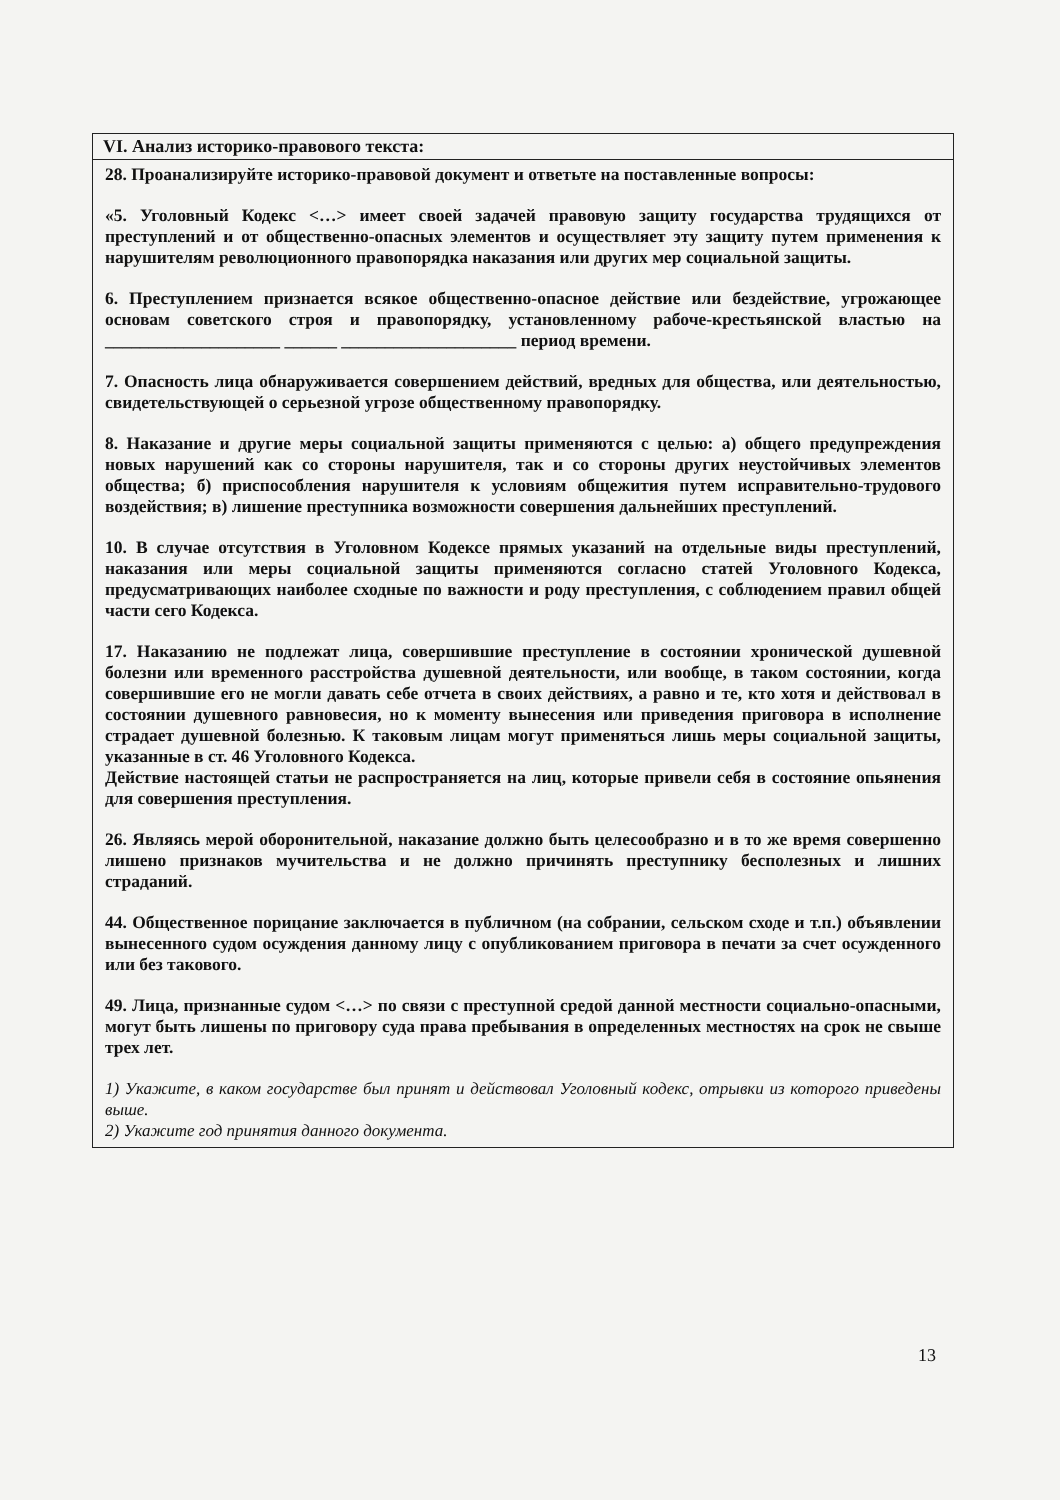VI. Анализ историко-правового текста:
28. Проанализируйте историко-правовой документ и ответьте на поставленные вопросы:
«5. Уголовный Кодекс <…> имеет своей задачей правовую защиту государства трудящихся от преступлений и от общественно-опасных элементов и осуществляет эту защиту путем применения к нарушителям революционного правопорядка наказания или других мер социальной защиты.
6. Преступлением признается всякое общественно-опасное действие или бездействие, угрожающее основам советского строя и правопорядку, установленному рабоче-крестьянской властью на ____________________ ______ ____________________ период времени.
7. Опасность лица обнаруживается совершением действий, вредных для общества, или деятельностью, свидетельствующей о серьезной угрозе общественному правопорядку.
8. Наказание и другие меры социальной защиты применяются с целью: а) общего предупреждения новых нарушений как со стороны нарушителя, так и со стороны других неустойчивых элементов общества; б) приспособления нарушителя к условиям общежития путем исправительно-трудового воздействия; в) лишение преступника возможности совершения дальнейших преступлений.
10. В случае отсутствия в Уголовном Кодексе прямых указаний на отдельные виды преступлений, наказания или меры социальной защиты применяются согласно статей Уголовного Кодекса, предусматривающих наиболее сходные по важности и роду преступления, с соблюдением правил общей части сего Кодекса.
17. Наказанию не подлежат лица, совершившие преступление в состоянии хронической душевной болезни или временного расстройства душевной деятельности, или вообще, в таком состоянии, когда совершившие его не могли давать себе отчета в своих действиях, а равно и те, кто хотя и действовал в состоянии душевного равновесия, но к моменту вынесения или приведения приговора в исполнение страдает душевной болезнью. К таковым лицам могут применяться лишь меры социальной защиты, указанные в ст. 46 Уголовного Кодекса.
Действие настоящей статьи не распространяется на лиц, которые привели себя в состояние опьянения для совершения преступления.
26. Являясь мерой оборонительной, наказание должно быть целесообразно и в то же время совершенно лишено признаков мучительства и не должно причинять преступнику бесполезных и лишних страданий.
44. Общественное порицание заключается в публичном (на собрании, сельском сходе и т.п.) объявлении вынесенного судом осуждения данному лицу с опубликованием приговора в печати за счет осужденного или без такового.
49. Лица, признанные судом <…> по связи с преступной средой данной местности социально-опасными, могут быть лишены по приговору суда права пребывания в определенных местностях на срок не свыше трех лет.
1) Укажите, в каком государстве был принят и действовал Уголовный кодекс, отрывки из которого приведены выше.
2) Укажите год принятия данного документа.
13